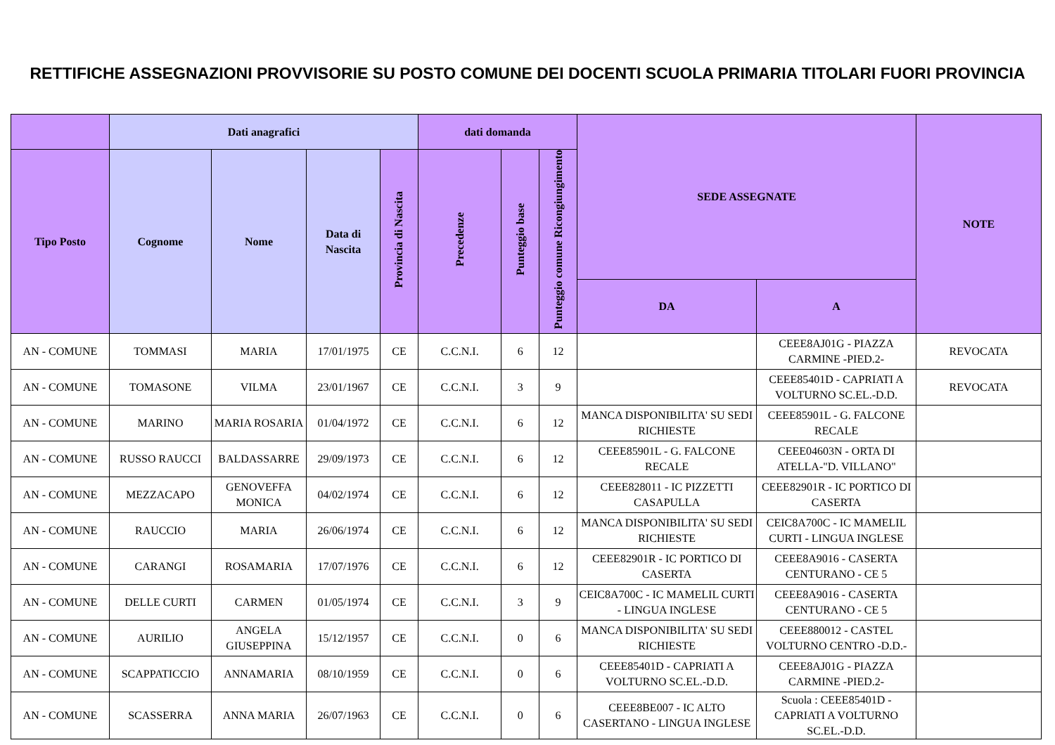RETTIFICHE ASSEGNAZIONI PROVVISORIE SU POSTO COMUNE DEI DOCENTI SCUOLA PRIMARIA TITOLARI FUORI PROVINCIA
| | Dati anagrafici | | | | dati domanda | | | SEDE ASSEGNATE | | NOTE |
| --- | --- | --- | --- | --- | --- | --- | --- | --- | --- | --- |
| Tipo Posto | Cognome | Nome | Data di Nascita | Provincia di Nascita | Precedenze | Punteggio base | Punteggio comune Ricongiungimento | | | |
| | | | | | | | | DA | A | |
| AN - COMUNE | TOMMASI | MARIA | 17/01/1975 | CE | C.C.N.I. | 6 | 12 | | CEEE8AJ01G - PIAZZA CARMINE -PIED.2- | REVOCATA |
| AN - COMUNE | TOMASONE | VILMA | 23/01/1967 | CE | C.C.N.I. | 3 | 9 | | CEEE85401D - CAPRIATI A VOLTURNO SC.EL.-D.D. | REVOCATA |
| AN - COMUNE | MARINO | MARIA ROSARIA | 01/04/1972 | CE | C.C.N.I. | 6 | 12 | MANCA DISPONIBILITA' SU SEDI RICHIESTE | CEEE85901L - G. FALCONE RECALE | |
| AN - COMUNE | RUSSO RAUCCI | BALDASSARRE | 29/09/1973 | CE | C.C.N.I. | 6 | 12 | CEEE85901L - G. FALCONE RECALE | CEEE04603N - ORTA DI ATELLA-"D. VILLANO" | |
| AN - COMUNE | MEZZACAPO | GENOVEFFA MONICA | 04/02/1974 | CE | C.C.N.I. | 6 | 12 | CEEE828011 - IC PIZZETTI CASAPULLA | CEEE82901R - IC PORTICO DI CASERTA | |
| AN - COMUNE | RAUCCIO | MARIA | 26/06/1974 | CE | C.C.N.I. | 6 | 12 | MANCA DISPONIBILITA' SU SEDI RICHIESTE | CEIC8A700C - IC MAMELIL CURTI - LINGUA INGLESE | |
| AN - COMUNE | CARANGI | ROSAMARIA | 17/07/1976 | CE | C.C.N.I. | 6 | 12 | CEEE82901R - IC PORTICO DI CASERTA | CEEE8A9016 - CASERTA CENTURANO - CE 5 | |
| AN - COMUNE | DELLE CURTI | CARMEN | 01/05/1974 | CE | C.C.N.I. | 3 | 9 | CEIC8A700C - IC MAMELIL CURTI - LINGUA INGLESE | CEEE8A9016 - CASERTA CENTURANO - CE 5 | |
| AN - COMUNE | AURILIO | ANGELA GIUSEPPINA | 15/12/1957 | CE | C.C.N.I. | 0 | 6 | MANCA DISPONIBILITA' SU SEDI RICHIESTE | CEEE880012 - CASTEL VOLTURNO CENTRO -D.D.- | |
| AN - COMUNE | SCAPPATICCIO | ANNAMARIA | 08/10/1959 | CE | C.C.N.I. | 0 | 6 | CEEE85401D - CAPRIATI A VOLTURNO SC.EL.-D.D. | CEEE8AJ01G - PIAZZA CARMINE -PIED.2- | |
| AN - COMUNE | SCASSERRA | ANNA MARIA | 26/07/1963 | CE | C.C.N.I. | 0 | 6 | CEEE8BE007 - IC ALTO CASERTANO - LINGUA INGLESE | Scuola : CEEE85401D - CAPRIATI A VOLTURNO SC.EL.-D.D. | |